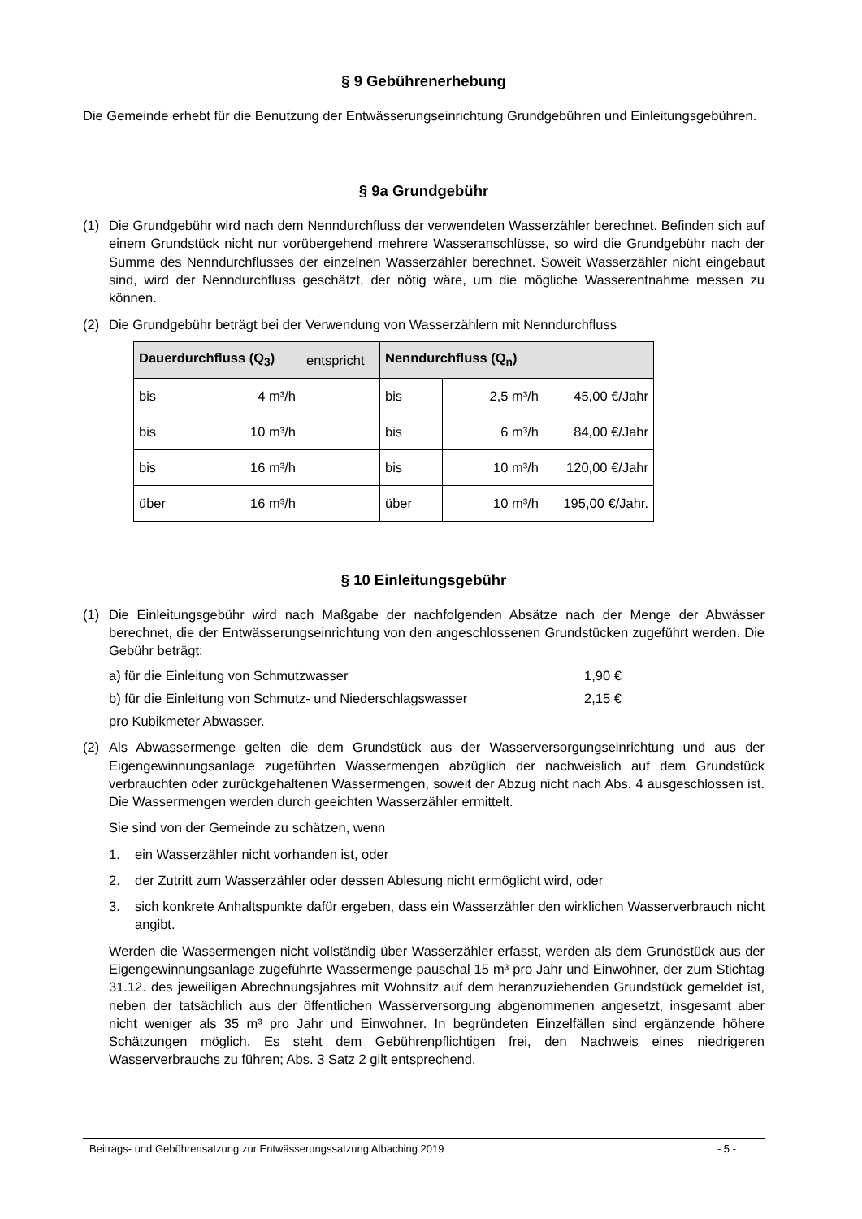§ 9 Gebührenerhebung
Die Gemeinde erhebt für die Benutzung der Entwässerungseinrichtung Grundgebühren und Einleitungsgebühren.
§ 9a Grundgebühr
(1) Die Grundgebühr wird nach dem Nenndurchfluss der verwendeten Wasserzähler berechnet. Befinden sich auf einem Grundstück nicht nur vorübergehend mehrere Wasseranschlüsse, so wird die Grundgebühr nach der Summe des Nenndurchflusses der einzelnen Wasserzähler berechnet. Soweit Wasserzähler nicht eingebaut sind, wird der Nenndurchfluss geschätzt, der nötig wäre, um die mögliche Wasserentnahme messen zu können.
(2) Die Grundgebühr beträgt bei der Verwendung von Wasserzählern mit Nenndurchfluss
| Dauerdurchfluss (Q<sub>3</sub>) | | entspricht | Nenndurchfluss (Q<sub>n</sub>) | | |
| --- | --- | --- | --- | --- | --- |
| bis | 4 m³/h | | bis | 2,5 m³/h | 45,00 €/Jahr |
| bis | 10 m³/h | | bis | 6 m³/h | 84,00 €/Jahr |
| bis | 16 m³/h | | bis | 10 m³/h | 120,00 €/Jahr |
| über | 16 m³/h | | über | 10 m³/h | 195,00 €/Jahr. |
§ 10 Einleitungsgebühr
(1) Die Einleitungsgebühr wird nach Maßgabe der nachfolgenden Absätze nach der Menge der Abwässer berechnet, die der Entwässerungseinrichtung von den angeschlossenen Grundstücken zugeführt werden. Die Gebühr beträgt:
a) für die Einleitung von Schmutzwasser 1,90 €
b) für die Einleitung von Schmutz- und Niederschlagswasser 2,15 €
pro Kubikmeter Abwasser.
(2) Als Abwassermenge gelten die dem Grundstück aus der Wasserversorgungseinrichtung und aus der Eigengewinnungsanlage zugeführten Wassermengen abzüglich der nachweislich auf dem Grundstück verbrauchten oder zurückgehaltenen Wassermengen, soweit der Abzug nicht nach Abs. 4 ausgeschlossen ist. Die Wassermengen werden durch geeichten Wasserzähler ermittelt.
Sie sind von der Gemeinde zu schätzen, wenn
1. ein Wasserzähler nicht vorhanden ist, oder
2. der Zutritt zum Wasserzähler oder dessen Ablesung nicht ermöglicht wird, oder
3. sich konkrete Anhaltspunkte dafür ergeben, dass ein Wasserzähler den wirklichen Wasserverbrauch nicht angibt.
Werden die Wassermengen nicht vollständig über Wasserzähler erfasst, werden als dem Grundstück aus der Eigengewinnungsanlage zugeführte Wassermenge pauschal 15 m³ pro Jahr und Einwohner, der zum Stichtag 31.12. des jeweiligen Abrechnungsjahres mit Wohnsitz auf dem heranzuziehenden Grundstück gemeldet ist, neben der tatsächlich aus der öffentlichen Wasserversorgung abgenommenen angesetzt, insgesamt aber nicht weniger als 35 m³ pro Jahr und Einwohner. In begründeten Einzelfällen sind ergänzende höhere Schätzungen möglich. Es steht dem Gebührenpflichtigen frei, den Nachweis eines niedrigeren Wasserverbrauchs zu führen; Abs. 3 Satz 2 gilt entsprechend.
Beitrags- und Gebührensatzung zur Entwässerungssatzung Albaching 2019 - 5 -